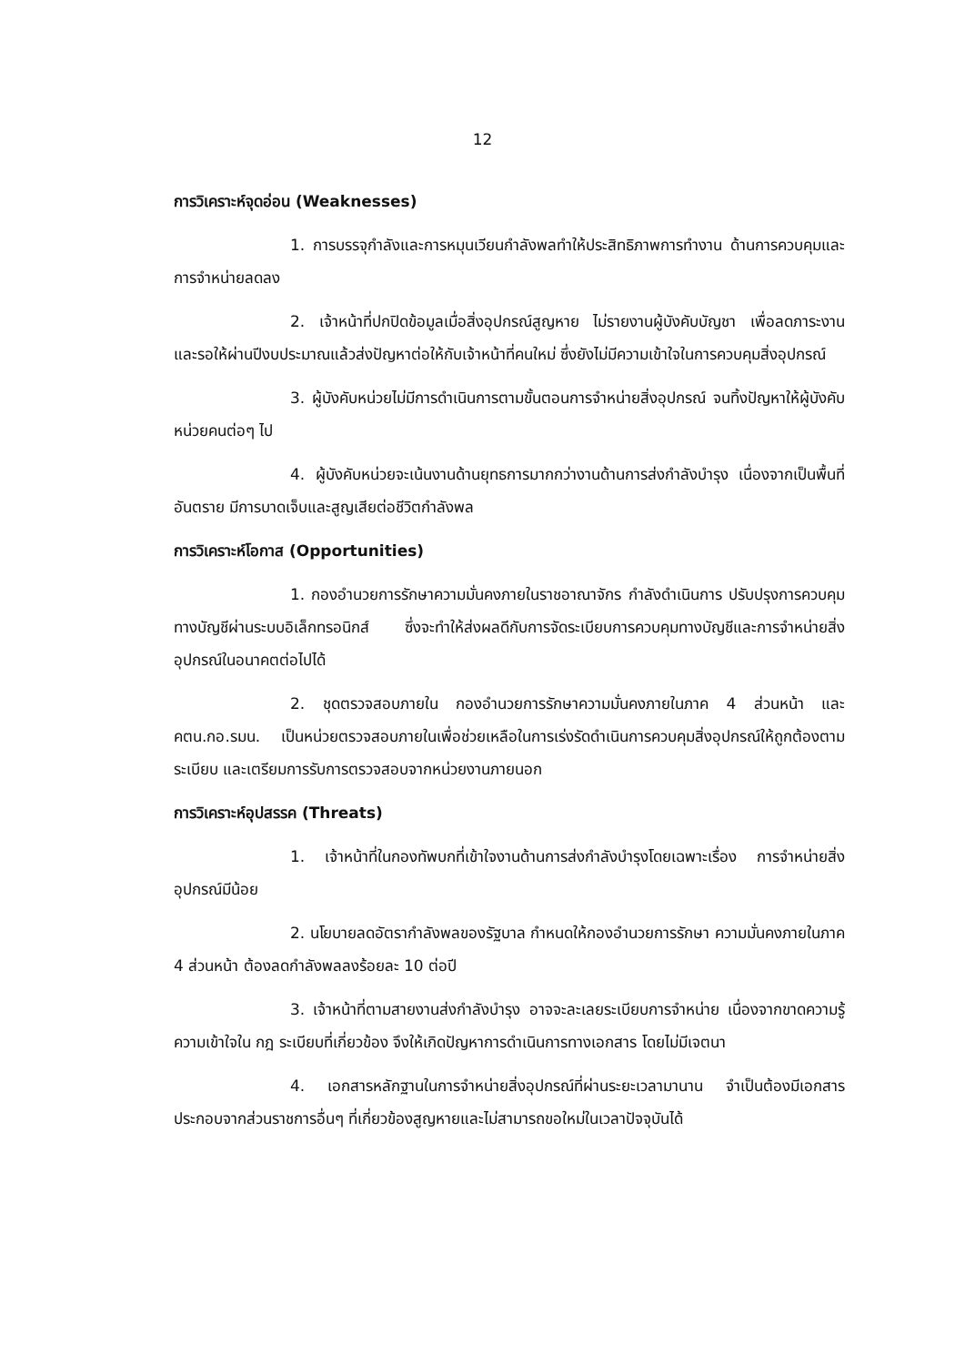12
การวิเคราะห์จุดอ่อน (Weaknesses)
1. การบรรจุกำลังและการหมุนเวียนกำลังพลทำให้ประสิทธิภาพการทำงาน ด้านการควบคุมและการจำหน่ายลดลง
2. เจ้าหน้าที่ปกปิดข้อมูลเมื่อสิ่งอุปกรณ์สูญหาย ไม่รายงานผู้บังคับบัญชา เพื่อลดภาระงาน และรอให้ผ่านปีงบประมาณแล้วส่งปัญหาต่อให้กับเจ้าหน้าที่คนใหม่ ซึ่งยังไม่มีความเข้าใจในการควบคุมสิ่งอุปกรณ์
3. ผู้บังคับหน่วยไม่มีการดำเนินการตามขั้นตอนการจำหน่ายสิ่งอุปกรณ์ จนทิ้งปัญหาให้ผู้บังคับหน่วยคนต่อๆ ไป
4. ผู้บังคับหน่วยจะเน้นงานด้านยุทธการมากกว่างานด้านการส่งกำลังบำรุง เนื่องจากเป็นพื้นที่อันตราย มีการบาดเจ็บและสูญเสียต่อชีวิตกำลังพล
การวิเคราะห์โอกาส (Opportunities)
1. กองอำนวยการรักษาความมั่นคงภายในราชอาณาจักร กำลังดำเนินการ ปรับปรุงการควบคุมทางบัญชีผ่านระบบอิเล็กทรอนิกส์ ซึ่งจะทำให้ส่งผลดีกับการจัดระเบียบการควบคุมทางบัญชีและการจำหน่ายสิ่งอุปกรณ์ในอนาคตต่อไปได้
2. ชุดตรวจสอบภายใน กองอำนวยการรักษาความมั่นคงภายในภาค 4 ส่วนหน้า และ คตน.กอ.รมน. เป็นหน่วยตรวจสอบภายในเพื่อช่วยเหลือในการเร่งรัดดำเนินการควบคุมสิ่งอุปกรณ์ให้ถูกต้องตามระเบียบ และเตรียมการรับการตรวจสอบจากหน่วยงานภายนอก
การวิเคราะห์อุปสรรค (Threats)
1. เจ้าหน้าที่ในกองทัพบกที่เข้าใจงานด้านการส่งกำลังบำรุงโดยเฉพาะเรื่อง การจำหน่ายสิ่งอุปกรณ์มีน้อย
2. นโยบายลดอัตรากำลังพลของรัฐบาล กำหนดให้กองอำนวยการรักษา ความมั่นคงภายในภาค 4 ส่วนหน้า ต้องลดกำลังพลลงร้อยละ 10 ต่อปี
3. เจ้าหน้าที่ตามสายงานส่งกำลังบำรุง อาจจะละเลยระเบียบการจำหน่าย เนื่องจากขาดความรู้ความเข้าใจใน กฎ ระเบียบที่เกี่ยวข้อง จึงให้เกิดปัญหาการดำเนินการทางเอกสาร โดยไม่มีเจตนา
4. เอกสารหลักฐานในการจำหน่ายสิ่งอุปกรณ์ที่ผ่านระยะเวลามานาน จำเป็นต้องมีเอกสารประกอบจากส่วนราชการอื่นๆ ที่เกี่ยวข้องสูญหายและไม่สามารถขอใหม่ในเวลาปัจจุบันได้